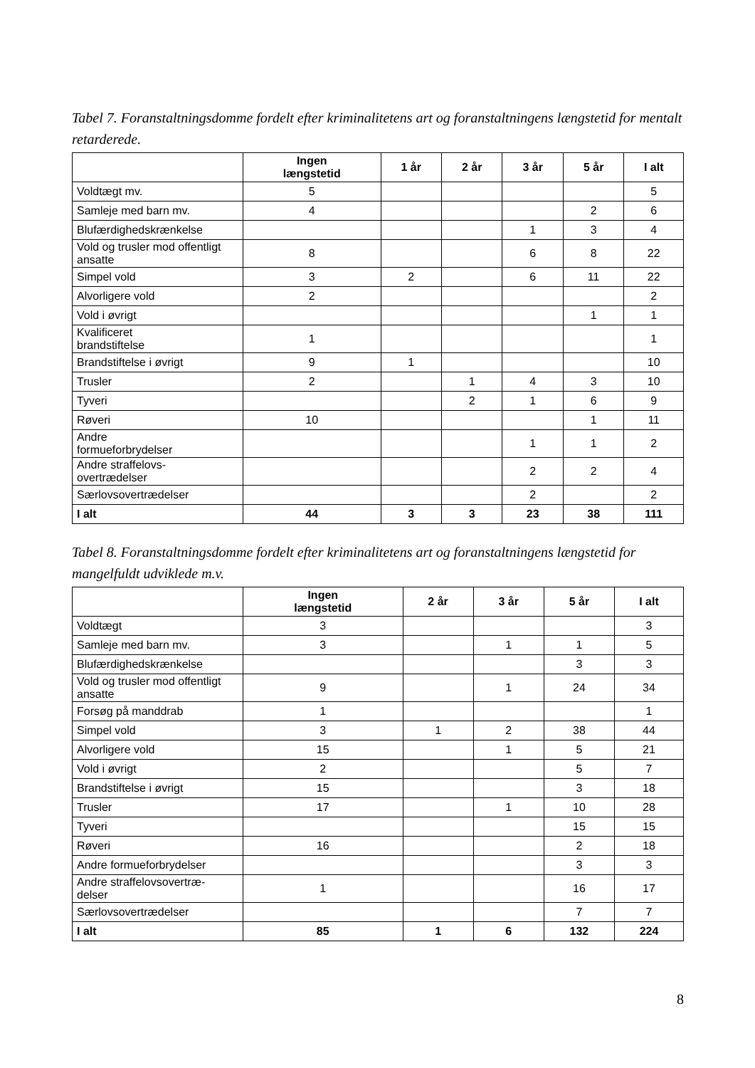Tabel 7. Foranstaltningsdomme fordelt efter kriminalitetens art og foranstaltningens længstetid for mentalt retarderede.
| | Ingen længstetid | 1 år | 2 år | 3 år | 5 år | I alt |
| --- | --- | --- | --- | --- | --- | --- |
| Voldtægt mv. | 5 | | | | | 5 |
| Samleje med barn mv. | 4 | | | | 2 | 6 |
| Blufærdighedskrænkelse | | | | 1 | 3 | 4 |
| Vold og trusler mod offentligt ansatte | 8 | | | 6 | 8 | 22 |
| Simpel vold | 3 | 2 | | 6 | 11 | 22 |
| Alvorligere vold | 2 | | | | | 2 |
| Vold i øvrigt | | | | | 1 | 1 |
| Kvalificeret brandstiftelse | 1 | | | | | 1 |
| Brandstiftelse i øvrigt | 9 | 1 | | | | 10 |
| Trusler | 2 | | 1 | 4 | 3 | 10 |
| Tyveri | | | 2 | 1 | 6 | 9 |
| Røveri | 10 | | | | 1 | 11 |
| Andre formueforbrydelser | | | | 1 | 1 | 2 |
| Andre straffelovs- overtrædelser | | | | 2 | 2 | 4 |
| Særlovsovertrædelser | | | | 2 | | 2 |
| I alt | 44 | 3 | 3 | 23 | 38 | 111 |
Tabel 8. Foranstaltningsdomme fordelt efter kriminalitetens art og foranstaltningens længstetid for mangelfuldt udviklede m.v.
| | Ingen længstetid | 2 år | 3 år | 5 år | I alt |
| --- | --- | --- | --- | --- | --- |
| Voldtægt | 3 | | | | 3 |
| Samleje med barn mv. | 3 | | 1 | 1 | 5 |
| Blufærdighedskrænkelse | | | | 3 | 3 |
| Vold og trusler mod offentligt ansatte | 9 | | 1 | 24 | 34 |
| Forsøg på manddrab | 1 | | | | 1 |
| Simpel vold | 3 | 1 | 2 | 38 | 44 |
| Alvorligere vold | 15 | | 1 | 5 | 21 |
| Vold i øvrigt | 2 | | | 5 | 7 |
| Brandstiftelse i øvrigt | 15 | | | 3 | 18 |
| Trusler | 17 | | 1 | 10 | 28 |
| Tyveri | | | | 15 | 15 |
| Røveri | 16 | | | 2 | 18 |
| Andre formueforbrydelser | | | | 3 | 3 |
| Andre straffelovsovertræ- delser | 1 | | | 16 | 17 |
| Særlovsovertrædelser | | | | 7 | 7 |
| I alt | 85 | 1 | 6 | 132 | 224 |
8